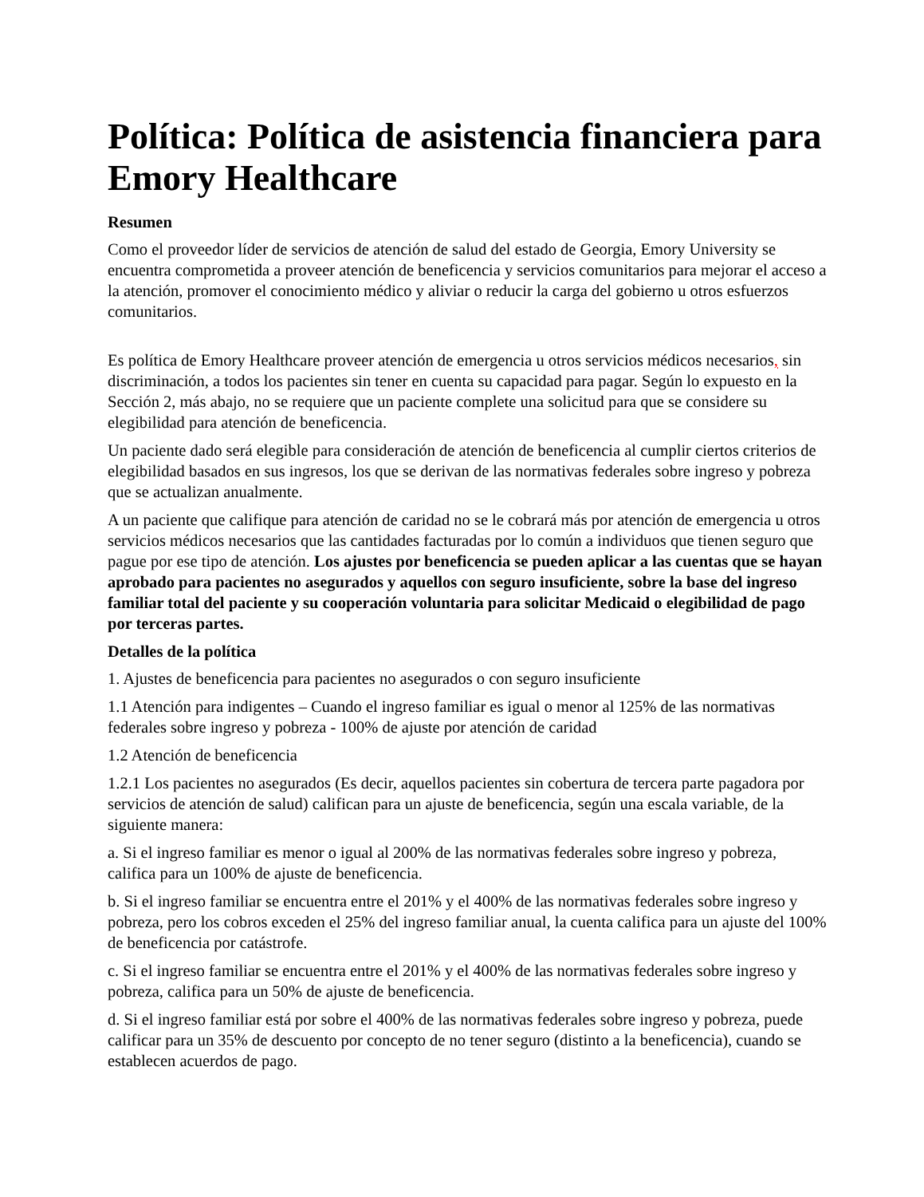Política: Política de asistencia financiera para Emory Healthcare
Resumen
Como el proveedor líder de servicios de atención de salud del estado de Georgia, Emory University se encuentra comprometida a proveer atención de beneficencia y servicios comunitarios para mejorar el acceso a la atención, promover el conocimiento médico y aliviar o reducir la carga del gobierno u otros esfuerzos comunitarios.
Es política de Emory Healthcare proveer atención de emergencia u otros servicios médicos necesarios, sin discriminación, a todos los pacientes sin tener en cuenta su capacidad para pagar. Según lo expuesto en la Sección 2, más abajo, no se requiere que un paciente complete una solicitud para que se considere su elegibilidad para atención de beneficencia.
Un paciente dado será elegible para consideración de atención de beneficencia al cumplir ciertos criterios de elegibilidad basados en sus ingresos, los que se derivan de las normativas federales sobre ingreso y pobreza que se actualizan anualmente.
A un paciente que califique para atención de caridad no se le cobrará más por atención de emergencia u otros servicios médicos necesarios que las cantidades facturadas por lo común a individuos que tienen seguro que pague por ese tipo de atención. Los ajustes por beneficencia se pueden aplicar a las cuentas que se hayan aprobado para pacientes no asegurados y aquellos con seguro insuficiente, sobre la base del ingreso familiar total del paciente y su cooperación voluntaria para solicitar Medicaid o elegibilidad de pago por terceras partes.
Detalles de la política
1. Ajustes de beneficencia para pacientes no asegurados o con seguro insuficiente
1.1 Atención para indigentes – Cuando el ingreso familiar es igual o menor al 125% de las normativas federales sobre ingreso y pobreza - 100% de ajuste por atención de caridad
1.2 Atención de beneficencia
1.2.1 Los pacientes no asegurados (Es decir, aquellos pacientes sin cobertura de tercera parte pagadora por servicios de atención de salud) califican para un ajuste de beneficencia, según una escala variable, de la siguiente manera:
a. Si el ingreso familiar es menor o igual al 200% de las normativas federales sobre ingreso y pobreza, califica para un 100% de ajuste de beneficencia.
b. Si el ingreso familiar se encuentra entre el 201% y el 400% de las normativas federales sobre ingreso y pobreza, pero los cobros exceden el 25% del ingreso familiar anual, la cuenta califica para un ajuste del 100% de beneficencia por catástrofe.
c. Si el ingreso familiar se encuentra entre el 201% y el 400% de las normativas federales sobre ingreso y pobreza, califica para un 50% de ajuste de beneficencia.
d. Si el ingreso familiar está por sobre el 400% de las normativas federales sobre ingreso y pobreza, puede calificar para un 35% de descuento por concepto de no tener seguro (distinto a la beneficencia), cuando se establecen acuerdos de pago.